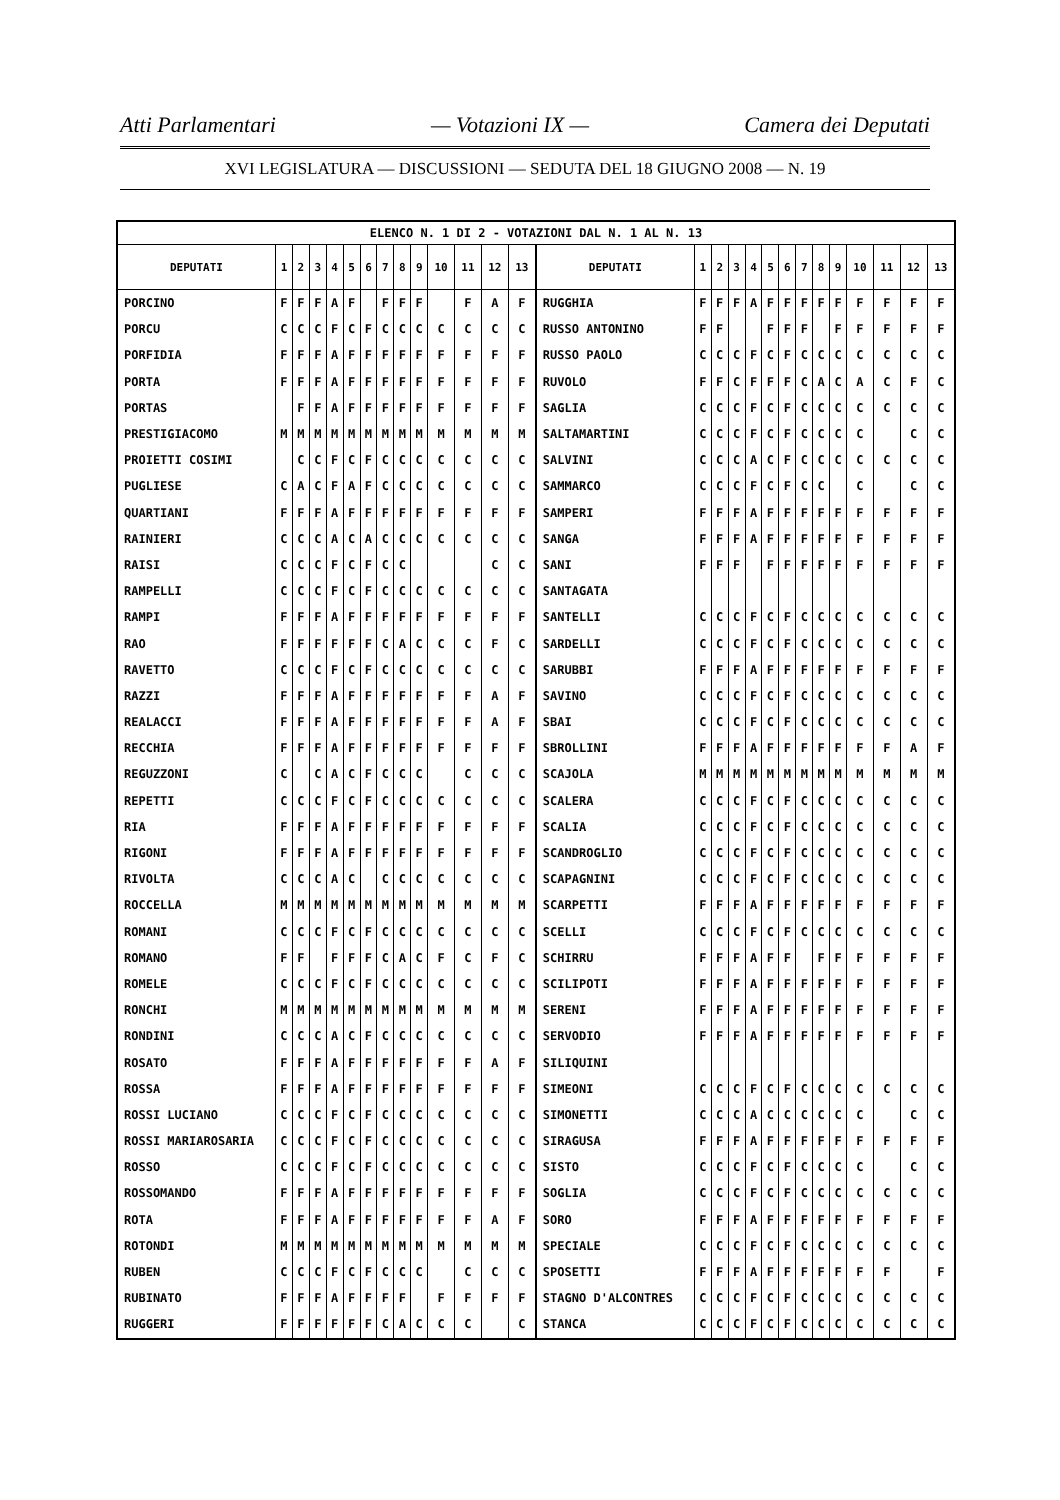Atti Parlamentari — Votazioni IX — Camera dei Deputati
XVI LEGISLATURA — DISCUSSIONI — SEDUTA DEL 18 GIUGNO 2008 — N. 19
| ELENCO N. 1 DI 2 - VOTAZIONI DAL N. 1 AL N. 13 | | | | | | | | | | | | | | | | | | | | | | | | | | | |
| DEPUTATI | 1 | 2 | 3 | 4 | 5 | 6 | 7 | 8 | 9 | 10 | 11 | 12 | 13 | DEPUTATI | 1 | 2 | 3 | 4 | 5 | 6 | 7 | 8 | 9 | 10 | 11 | 12 | 13 |
| PORCINO | F | F | F | A | F | | F | F | F | | F | A | F | RUGGHIA | F | F | F | A | F | F | F | F | F | F | F | F | F |
| PORCU | C | C | C | F | C | F | C | C | C | C | C | C | C | RUSSO ANTONINO | F | F | | | F | F | F | | F | F | F | F | F |
| PORFIDIA | F | F | F | A | F | F | F | F | F | F | F | F | F | RUSSO PAOLO | C | C | C | F | C | F | C | C | C | C | C | C | C |
| PORTA | F | F | F | A | F | F | F | F | F | F | F | F | F | RUVOLO | F | F | C | F | F | F | C | A | C | A | C | F | C |
| PORTAS | | F | F | A | F | F | F | F | F | F | F | F | F | SAGLIA | C | C | C | F | C | F | C | C | C | C | C | C | C |
| PRESTIGIACOMO | M | M | M | M | M | M | M | M | M | M | M | M | M | SALTAMARTINI | C | C | C | F | C | F | C | C | C | C | | C | C |
| PROIETTI COSIMI | | C | C | F | C | F | C | C | C | C | C | C | C | SALVINI | C | C | C | A | C | F | C | C | C | C | C | C | C |
| PUGLIESE | C | A | C | F | A | F | C | C | C | C | C | C | C | SAMMARCO | C | C | C | F | C | F | C | C | | C | | C | C |
| QUARTIANI | F | F | F | A | F | F | F | F | F | F | F | F | F | SAMPERI | F | F | F | A | F | F | F | F | F | F | F | F | F |
| RAINIERI | C | C | C | A | C | A | C | C | C | C | C | C | C | SANGA | F | F | F | A | F | F | F | F | F | F | F | F | F |
| RAISI | C | C | C | F | C | F | C | C | | | | C | C | SANI | F | F | F | | F | F | F | F | F | F | F | F | F |
| RAMPELLI | C | C | C | F | C | F | C | C | C | C | C | C | C | SANTAGATA | | | | | | | | | | | | | |
| RAMPI | F | F | F | A | F | F | F | F | F | F | F | F | F | SANTELLI | C | C | C | F | C | F | C | C | C | C | C | C | C |
| RAO | F | F | F | F | F | F | C | A | C | C | C | F | C | SARDELLI | C | C | C | F | C | F | C | C | C | C | C | C | C |
| RAVETTO | C | C | C | F | C | F | C | C | C | C | C | C | C | SARUBBI | F | F | F | A | F | F | F | F | F | F | F | F | F |
| RAZZI | F | F | F | A | F | F | F | F | F | F | F | A | F | SAVINO | C | C | C | F | C | F | C | C | C | C | C | C | C |
| REALACCI | F | F | F | A | F | F | F | F | F | F | F | A | F | SBAI | C | C | C | F | C | F | C | C | C | C | C | C | C |
| RECCHIA | F | F | F | A | F | F | F | F | F | F | F | F | F | SBROLLINI | F | F | F | A | F | F | F | F | F | F | F | A | F |
| REGUZZONI | C | | C | A | C | F | C | C | C | | C | C | C | SCAJOLA | M | M | M | M | M | M | M | M | M | M | M | M | M |
| REPETTI | C | C | C | F | C | F | C | C | C | C | C | C | C | SCALERA | C | C | C | F | C | F | C | C | C | C | C | C | C |
| RIA | F | F | F | A | F | F | F | F | F | F | F | F | F | SCALIA | C | C | C | F | C | F | C | C | C | C | C | C | C |
| RIGONI | F | F | F | A | F | F | F | F | F | F | F | F | F | SCANDROGLIO | C | C | C | F | C | F | C | C | C | C | C | C | C |
| RIVOLTA | C | C | C | A | C | | C | C | C | C | C | C | C | SCAPAGNINI | C | C | C | F | C | F | C | C | C | C | C | C | C |
| ROCCELLA | M | M | M | M | M | M | M | M | M | M | M | M | M | SCARPETTI | F | F | F | A | F | F | F | F | F | F | F | F | F |
| ROMANI | C | C | C | F | C | F | C | C | C | C | C | C | C | SCELLI | C | C | C | F | C | F | C | C | C | C | C | C | C |
| ROMANO | F | F | | F | F | F | C | A | C | F | C | F | C | SCHIRRU | F | F | F | A | F | F | | F | F | F | F | F | F |
| ROMELE | C | C | C | F | C | F | C | C | C | C | C | C | C | SCILIPOTI | F | F | F | A | F | F | F | F | F | F | F | F | F |
| RONCHI | M | M | M | M | M | M | M | M | M | M | M | M | M | SERENI | F | F | F | A | F | F | F | F | F | F | F | F | F |
| RONDINI | C | C | C | A | C | F | C | C | C | C | C | C | C | SERVODIO | F | F | F | A | F | F | F | F | F | F | F | F | F |
| ROSATO | F | F | F | A | F | F | F | F | F | F | F | A | F | SILIQUINI | | | | | | | | | | | | | |
| ROSSA | F | F | F | A | F | F | F | F | F | F | F | F | F | SIMEONI | C | C | C | F | C | F | C | C | C | C | C | C | C |
| ROSSI LUCIANO | C | C | C | F | C | F | C | C | C | C | C | C | C | SIMONETTI | C | C | C | A | C | C | C | C | C | C | | C | C |
| ROSSI MARIAROSARIA | C | C | C | F | C | F | C | C | C | C | C | C | C | SIRAGUSA | F | F | F | A | F | F | F | F | F | F | F | F | F |
| ROSSO | C | C | C | F | C | F | C | C | C | C | C | C | C | SISTO | C | C | C | F | C | F | C | C | C | C | | C | C |
| ROSSOMANDO | F | F | F | A | F | F | F | F | F | F | F | F | F | SOGLIA | C | C | C | F | C | F | C | C | C | C | C | C | C |
| ROTA | F | F | F | A | F | F | F | F | F | F | F | A | F | SORO | F | F | F | A | F | F | F | F | F | F | F | F | F |
| ROTONDI | M | M | M | M | M | M | M | M | M | M | M | M | M | SPECIALE | C | C | C | F | C | F | C | C | C | C | C | C | C |
| RUBEN | C | C | C | F | C | F | C | C | C | | C | C | C | SPOSETTI | F | F | F | A | F | F | F | F | F | F | F | | F |
| RUBINATO | F | F | F | A | F | F | F | F | | F | F | F | F | STAGNO D'ALCONTRES | C | C | C | F | C | F | C | C | C | C | C | C | C |
| RUGGERI | F | F | F | F | F | F | C | A | C | C | C | | C | STANCA | C | C | C | F | C | F | C | C | C | C | C | C | C |